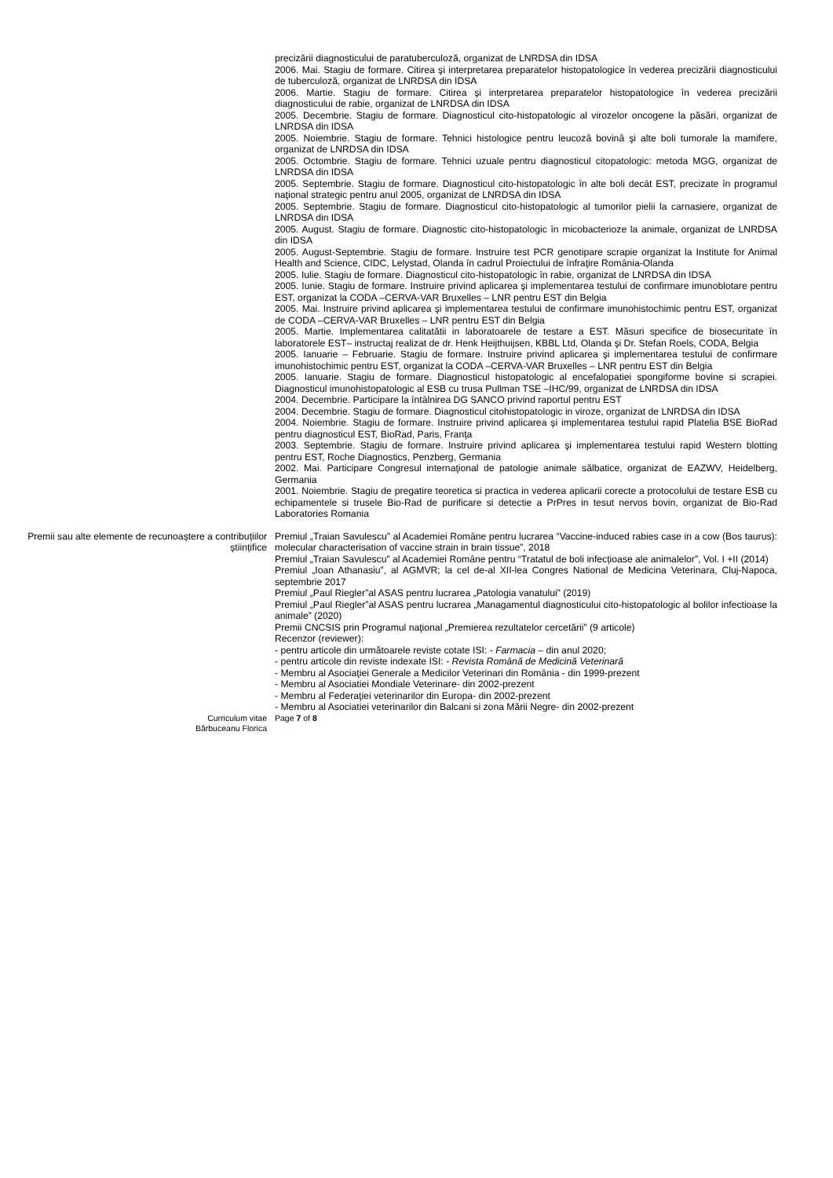precizării diagnosticului de paratuberculoză, organizat de LNRDSA din IDSA
2006. Mai. Stagiu de formare. Citirea şi interpretarea preparatelor histopatologice în vederea precizării diagnosticului de tuberculoză, organizat de LNRDSA din IDSA
2006. Martie. Stagiu de formare. Citirea şi interpretarea preparatelor histopatologice în vederea precizării diagnosticului de rabie, organizat de LNRDSA din IDSA
2005. Decembrie. Stagiu de formare. Diagnosticul cito-histopatologic al virozelor oncogene la păsări, organizat de LNRDSA din IDSA
2005. Noiembrie. Stagiu de formare. Tehnici histologice pentru leucoză bovină şi alte boli tumorale la mamifere, organizat de LNRDSA din IDSA
2005. Octombrie. Stagiu de formare. Tehnici uzuale pentru diagnosticul citopatologic: metoda MGG, organizat de LNRDSA din IDSA
2005. Septembrie. Stagiu de formare. Diagnosticul cito-histopatologic în alte boli decât EST, precizate în programul naţional strategic pentru anul 2005, organizat de LNRDSA din IDSA
2005. Septembrie. Stagiu de formare. Diagnosticul cito-histopatologic al tumorilor pielii la carnasiere, organizat de LNRDSA din IDSA
2005. August. Stagiu de formare. Diagnostic cito-histopatologic în micobacterioze la animale, organizat de LNRDSA din IDSA
2005. August-Septembrie. Stagiu de formare. Instruire test PCR genotipare scrapie organizat la Institute for Animal Health and Science, CIDC, Lelystad, Olanda în cadrul Proiectului de înfraţire România-Olanda
2005. Iulie. Stagiu de formare. Diagnosticul cito-histopatologic în rabie, organizat de LNRDSA din IDSA
2005. Iunie. Stagiu de formare. Instruire privind aplicarea şi implementarea testului de confirmare imunoblotare pentru EST, organizat la CODA –CERVA-VAR Bruxelles – LNR pentru EST din Belgia
2005. Mai. Instruire privind aplicarea şi implementarea testului de confirmare imunohistochimic pentru EST, organizat de CODA –CERVA-VAR Bruxelles – LNR pentru EST din Belgia
2005. Martie. Implementarea calitatătii in laboratoarele de testare a EST. Măsuri specifice de biosecuritate în laboratorele EST– instructaj realizat de dr. Henk Heijthuijsen, KBBL Ltd, Olanda şi Dr. Stefan Roels, CODA, Belgia
2005. Ianuarie – Februarie. Stagiu de formare. Instruire privind aplicarea şi implementarea testului de confirmare imunohistochimic pentru EST, organizat la CODA –CERVA-VAR Bruxelles – LNR pentru EST din Belgia
2005. Ianuarie. Stagiu de formare. Diagnosticul histopatologic al encefalopatiei spongiforme bovine si scrapiei. Diagnosticul imunohistopatologic al ESB cu trusa Pullman TSE –IHC/99, organizat de LNRDSA din IDSA
2004. Decembrie. Participare la întâlnirea DG SANCO privind raportul pentru EST
2004. Decembrie. Stagiu de formare. Diagnosticul citohistopatologic in viroze, organizat de LNRDSA din IDSA
2004. Noiembrie. Stagiu de formare. Instruire privind aplicarea şi implementarea testului rapid Platelia BSE BioRad pentru diagnosticul EST, BioRad, Paris, Franţa
2003. Septembrie. Stagiu de formare. Instruire privind aplicarea şi implementarea testului rapid Western blotting pentru EST, Roche Diagnostics, Penzberg, Germania
2002. Mai. Participare Congresul internaţional de patologie animale sălbatice, organizat de EAZWV, Heidelberg, Germania
2001. Noiembrie. Stagiu de pregatire teoretica si practica in vederea aplicarii corecte a protocolului de testare ESB cu echipamentele si trusele Bio-Rad de purificare si detectie a PrPres in tesut nervos bovin, organizat de Bio-Rad Laboratories Romania
Premii sau alte elemente de recunoaștere a contribuțiilor științifice
Premiul „Traian Savulescu” al Academiei Române pentru lucrarea “Vaccine-induced rabies case in a cow (Bos taurus): molecular characterisation of vaccine strain in brain tissue”, 2018
Premiul „Traian Savulescu” al Academiei Române pentru “Tratatul de boli infecțioase ale animalelor”, Vol. I +II (2014)
Premiul „Ioan Athanasiu”, al AGMVR; la cel de-al XII-lea Congres National de Medicina Veterinara, Cluj-Napoca, septembrie 2017
Premiul „Paul Riegler”al ASAS pentru lucrarea „Patologia vanatului” (2019)
Premiul „Paul Riegler”al ASAS pentru lucrarea „Managamentul diagnosticului cito-histopatologic al bolilor infectioase la animale” (2020)
Premii CNCSIS prin Programul naţional „Premierea rezultatelor cercetării” (9 articole)
Recenzor (reviewer):
- pentru articole din următoarele reviste cotate ISI: - Farmacia – din anul 2020;
- pentru articole din reviste indexate ISI: - Revista Română de Medicină Veterinară
- Membru al Asociaţiei Generale a Medicilor Veterinari din România - din 1999-prezent
- Membru al Asociatiei Mondiale Veterinare- din 2002-prezent
- Membru al Federaţiei veterinarilor din Europa- din 2002-prezent
- Membru al Asociatiei veterinarilor din Balcani si zona Mării Negre- din 2002-prezent
Curriculum vitae
Bărbuceanu Florica
Page 7 of 8